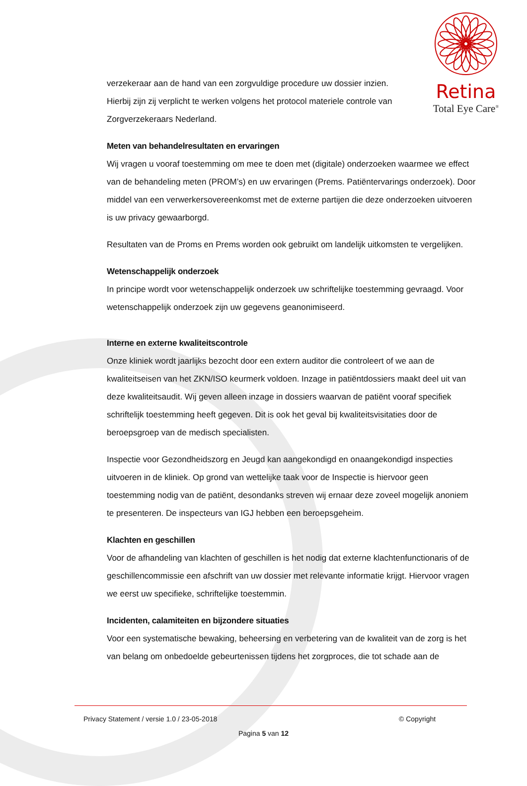Retina
Total Eye Care<sup>®</sup>
verzekeraar aan de hand van een zorgvuldige procedure uw dossier inzien.
Hierbij zijn zij verplicht te werken volgens het protocol materiele controle van
Zorgverzekeraars Nederland.
Meten van behandelresultaten en ervaringen
Wij vragen u vooraf toestemming om mee te doen met (digitale) onderzoeken waarmee we effect van de behandeling meten (PROM’s) en uw ervaringen (Prems. Patiëntervarings onderzoek). Door middel van een verwerkersovereenkomst met de externe partijen die deze onderzoeken uitvoeren is uw privacy gewaarborgd.
Resultaten van de Proms en Prems worden ook gebruikt om landelijk uitkomsten te vergelijken.
Wetenschappelijk onderzoek
In principe wordt voor wetenschappelijk onderzoek uw schriftelijke toestemming gevraagd. Voor wetenschappelijk onderzoek zijn uw gegevens geanonimiseerd.
Interne en externe kwaliteitscontrole
Onze kliniek wordt jaarlijks bezocht door een extern auditor die controleert of we aan de kwaliteitseisen van het ZKN/ISO keurmerk voldoen. Inzage in patiëntdossiers maakt deel uit van deze kwaliteitsaudit. Wij geven alleen inzage in dossiers waarvan de patiënt vooraf specifiek schriftelijk toestemming heeft gegeven. Dit is ook het geval bij kwaliteitsvisitaties door de beroepsgroep van de medisch specialisten.
Inspectie voor Gezondheidszorg en Jeugd kan aangekondigd en onaangekondigd inspecties uitvoeren in de kliniek. Op grond van wettelijke taak voor de Inspectie is hiervoor geen toestemming nodig van de patiënt, desondanks streven wij ernaar deze zoveel mogelijk anoniem te presenteren. De inspecteurs van IGJ hebben een beroepsgeheim.
Klachten en geschillen
Voor de afhandeling van klachten of geschillen is het nodig dat externe klachtenfunctionaris of de geschillencommissie een afschrift van uw dossier met relevante informatie krijgt. Hiervoor vragen we eerst uw specifieke, schriftelijke toestemmin.
Incidenten, calamiteiten en bijzondere situaties
Voor een systematische bewaking, beheersing en verbetering van de kwaliteit van de zorg is het van belang om onbedoelde gebeurtenissen tijdens het zorgproces, die tot schade aan de
Privacy Statement / versie 1.0 / 23-05-2018 © Copyright
Pagina 5 van 12